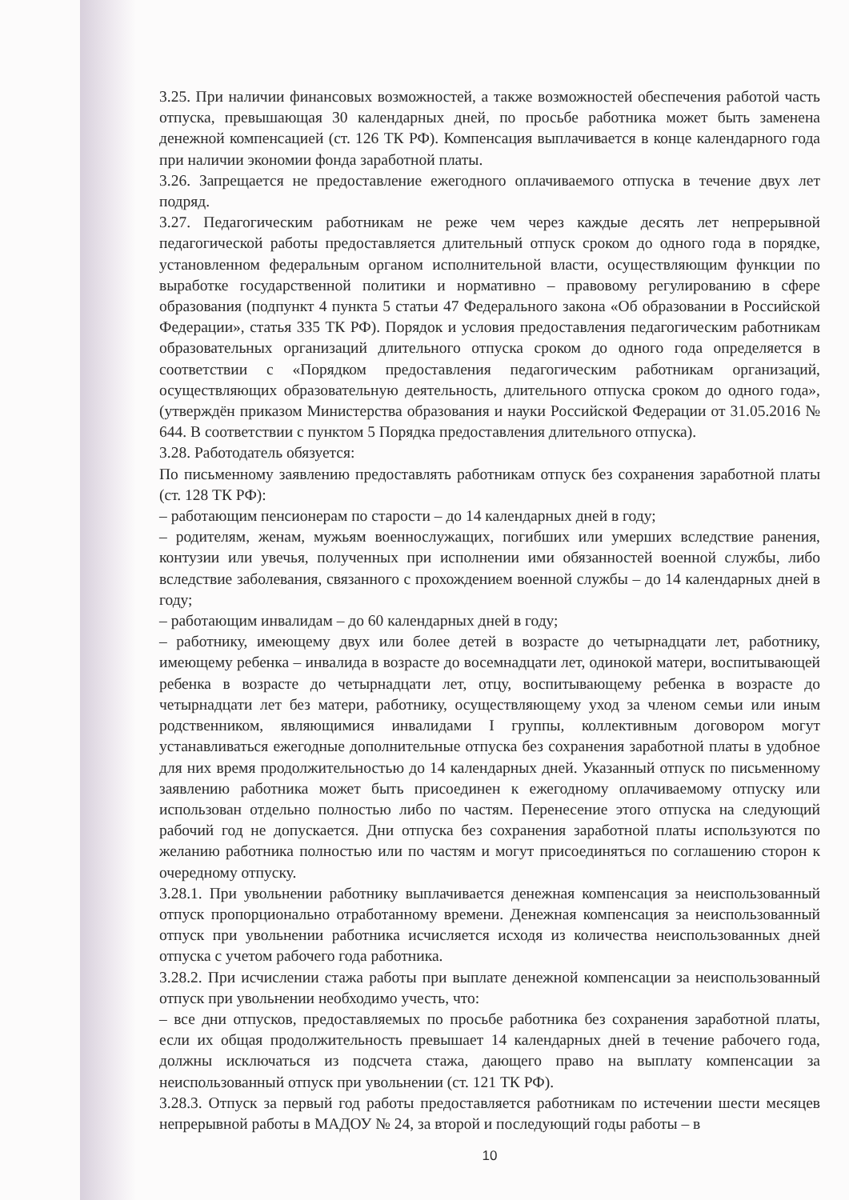3.25. При наличии финансовых возможностей, а также возможностей обеспечения работой часть отпуска, превышающая 30 календарных дней, по просьбе работника может быть заменена денежной компенсацией (ст. 126 ТК РФ). Компенсация выплачивается в конце календарного года при наличии экономии фонда заработной платы.
3.26. Запрещается не предоставление ежегодного оплачиваемого отпуска в течение двух лет подряд.
3.27. Педагогическим работникам не реже чем через каждые десять лет непрерывной педагогической работы предоставляется длительный отпуск сроком до одного года в порядке, установленном федеральным органом исполнительной власти, осуществляющим функции по выработке государственной политики и нормативно – правовому регулированию в сфере образования (подпункт 4 пункта 5 статьи 47 Федерального закона «Об образовании в Российской Федерации», статья 335 ТК РФ). Порядок и условия предоставления педагогическим работникам образовательных организаций длительного отпуска сроком до одного года определяется в соответствии с «Порядком предоставления педагогическим работникам организаций, осуществляющих образовательную деятельность, длительного отпуска сроком до одного года», (утверждён приказом Министерства образования и науки Российской Федерации от 31.05.2016 № 644. В соответствии с пунктом 5 Порядка предоставления длительного отпуска).
3.28. Работодатель обязуется:
По письменному заявлению предоставлять работникам отпуск без сохранения заработной платы (ст. 128 ТК РФ):
– работающим пенсионерам по старости – до 14 календарных дней в году;
– родителям, женам, мужьям военнослужащих, погибших или умерших вследствие ранения, контузии или увечья, полученных при исполнении ими обязанностей военной службы, либо вследствие заболевания, связанного с прохождением военной службы – до 14 календарных дней в году;
– работающим инвалидам – до 60 календарных дней в году;
– работнику, имеющему двух или более детей в возрасте до четырнадцати лет, работнику, имеющему ребенка – инвалида в возрасте до восемнадцати лет, одинокой матери, воспитывающей ребенка в возрасте до четырнадцати лет, отцу, воспитывающему ребенка в возрасте до четырнадцати лет без матери, работнику, осуществляющему уход за членом семьи или иным родственником, являющимися инвалидами I группы, коллективным договором могут устанавливаться ежегодные дополнительные отпуска без сохранения заработной платы в удобное для них время продолжительностью до 14 календарных дней. Указанный отпуск по письменному заявлению работника может быть присоединен к ежегодному оплачиваемому отпуску или использован отдельно полностью либо по частям. Перенесение этого отпуска на следующий рабочий год не допускается. Дни отпуска без сохранения заработной платы используются по желанию работника полностью или по частям и могут присоединяться по соглашению сторон к очередному отпуску.
3.28.1. При увольнении работнику выплачивается денежная компенсация за неиспользованный отпуск пропорционально отработанному времени. Денежная компенсация за неиспользованный отпуск при увольнении работника исчисляется исходя из количества неиспользованных дней отпуска с учетом рабочего года работника.
3.28.2. При исчислении стажа работы при выплате денежной компенсации за неиспользованный отпуск при увольнении необходимо учесть, что:
– все дни отпусков, предоставляемых по просьбе работника без сохранения заработной платы, если их общая продолжительность превышает 14 календарных дней в течение рабочего года, должны исключаться из подсчета стажа, дающего право на выплату компенсации за неиспользованный отпуск при увольнении (ст. 121 ТК РФ).
3.28.3. Отпуск за первый год работы предоставляется работникам по истечении шести месяцев непрерывной работы в МАДОУ № 24, за второй и последующий годы работы – в
10